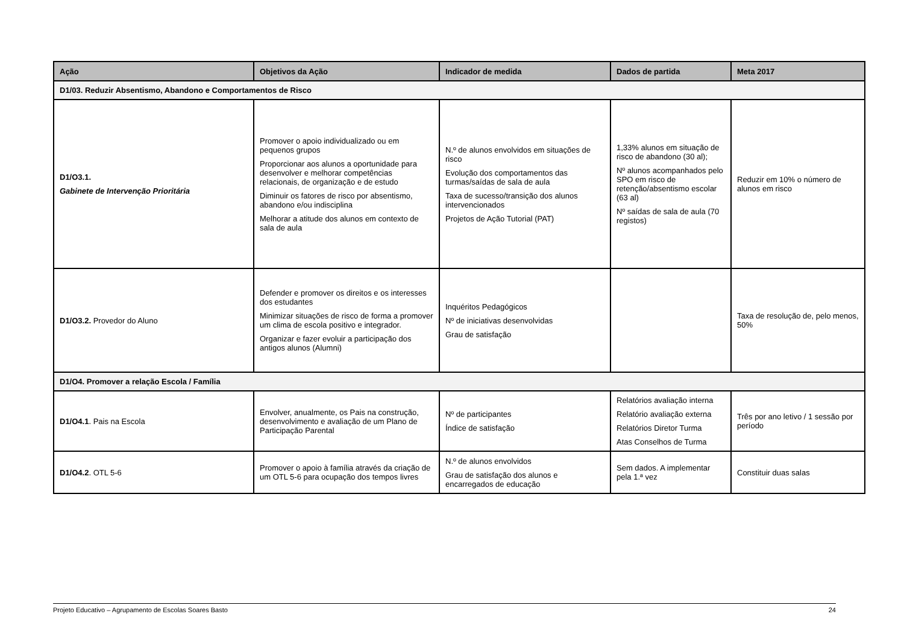| Ação | Objetivos da Ação | Indicador de medida | Dados de partida | Meta 2017 |
| --- | --- | --- | --- | --- |
| D1/03. Reduzir Absentismo, Abandono e Comportamentos de Risco | | | | |
| D1/O3.1. Gabinete de Intervenção Prioritária | Promover o apoio individualizado ou em pequenos grupos Proporcionar aos alunos a oportunidade para desenvolver e melhorar competências relacionais, de organização e de estudo Diminuir os fatores de risco por absentismo, abandono e/ou indisciplina Melhorar a atitude dos alunos em contexto de sala de aula | N.º de alunos envolvidos em situações de risco Evolução dos comportamentos das turmas/saídas de sala de aula Taxa de sucesso/transição dos alunos intervencionados Projetos de Ação Tutorial (PAT) | 1,33% alunos em situação de risco de abandono (30 al); Nº alunos acompanhados pelo SPO em risco de retenção/absentismo escolar (63 al) Nº saídas de sala de aula (70 registos) | Reduzir em 10% o número de alunos em risco |
| D1/O3.2. Provedor do Aluno | Defender e promover os direitos e os interesses dos estudantes Minimizar situações de risco de forma a promover um clima de escola positivo e integrador. Organizar e fazer evoluir a participação dos antigos alunos (Alumni) | Inquéritos Pedagógicos Nº de iniciativas desenvolvidas Grau de satisfação | | Taxa de resolução de, pelo menos, 50% |
| D1/O4. Promover a relação Escola / Família | | | | |
| D1/O4.1 . Pais na Escola | Envolver, anualmente, os Pais na construção, desenvolvimento e avaliação de um Plano de Participação Parental | Nº de participantes Índice de satisfação | Relatórios avaliação interna Relatório avaliação externa Relatórios Diretor Turma Atas Conselhos de Turma | Três por ano letivo / 1 sessão por período |
| D1/O4.2 . OTL 5-6 | Promover o apoio à família através da criação de um OTL 5-6 para ocupação dos tempos livres | N.º de alunos envolvidos Grau de satisfação dos alunos e encarregados de educação | Sem dados. A implementar pela 1.ª vez | Constituir duas salas |
Projeto Educativo – Agrupamento de Escolas Soares Basto 24